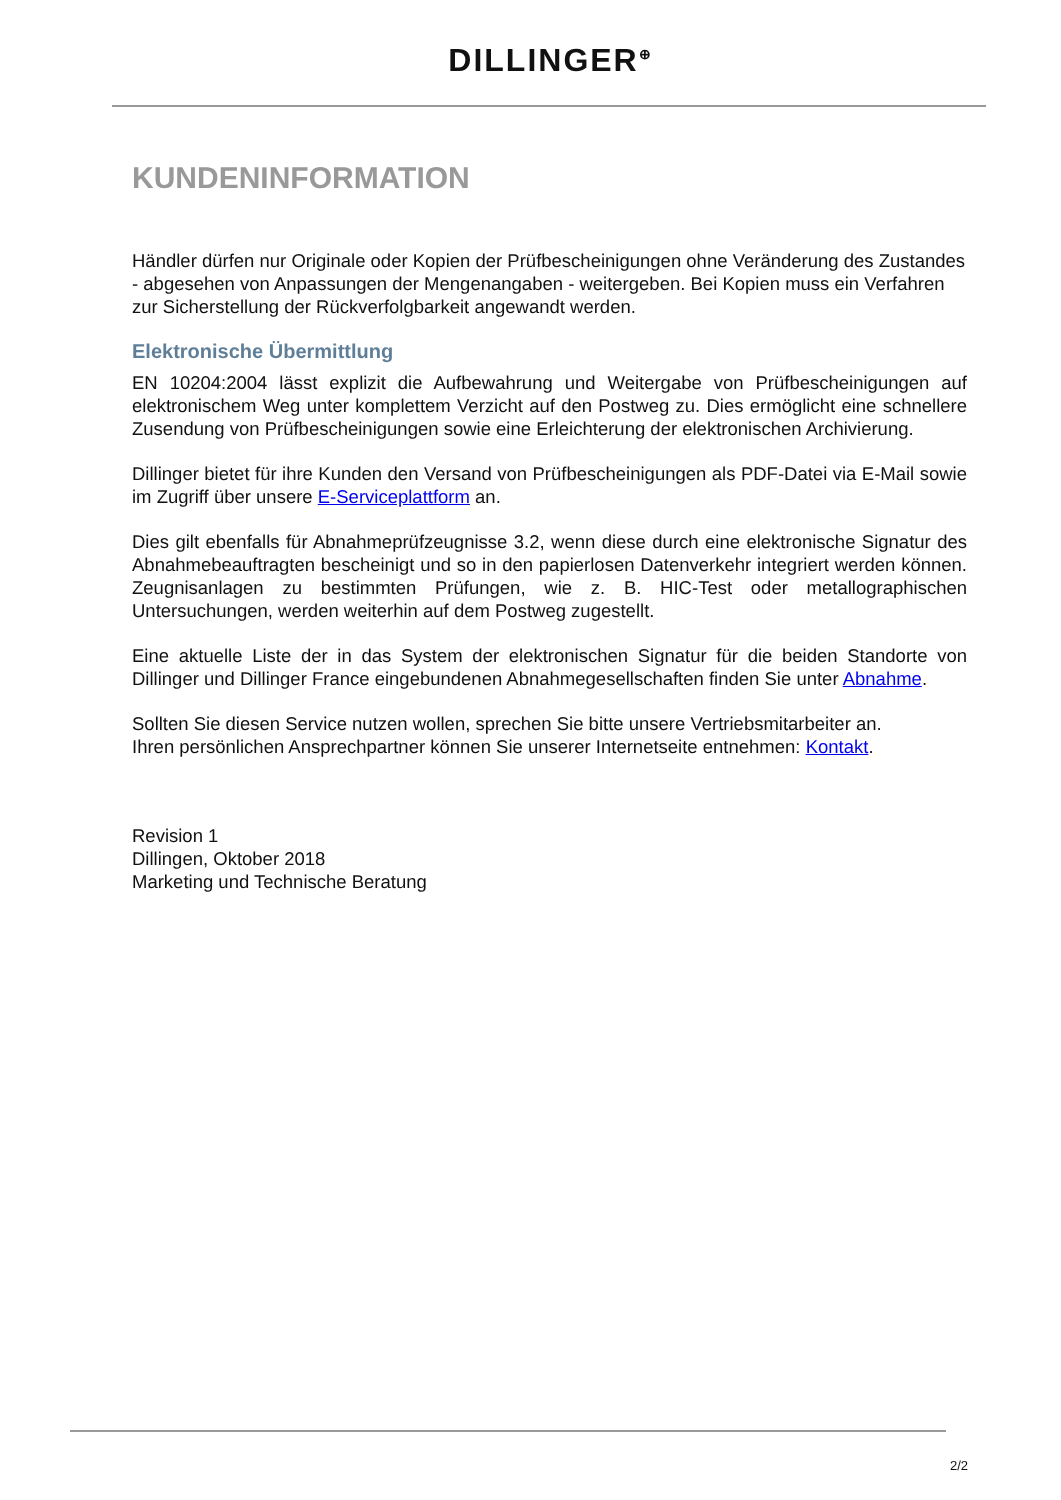DILLINGER<sup>⊕</sup>
KUNDENINFORMATION
Händler dürfen nur Originale oder Kopien der Prüfbescheinigungen ohne Veränderung des Zustandes - abgesehen von Anpassungen der Mengenangaben - weitergeben. Bei Kopien muss ein Verfahren zur Sicherstellung der Rückverfolgbarkeit angewandt werden.
Elektronische Übermittlung
EN 10204:2004 lässt explizit die Aufbewahrung und Weitergabe von Prüfbescheinigungen auf elektronischem Weg unter komplettem Verzicht auf den Postweg zu. Dies ermöglicht eine schnellere Zusendung von Prüfbescheinigungen sowie eine Erleichterung der elektronischen Archivierung.
Dillinger bietet für ihre Kunden den Versand von Prüfbescheinigungen als PDF-Datei via E-Mail sowie im Zugriff über unsere E-Serviceplattform an.
Dies gilt ebenfalls für Abnahmeprüfzeugnisse 3.2, wenn diese durch eine elektronische Signatur des Abnahmebeauftragten bescheinigt und so in den papierlosen Datenverkehr integriert werden können. Zeugnisanlagen zu bestimmten Prüfungen, wie z. B. HIC-Test oder metallographischen Untersuchungen, werden weiterhin auf dem Postweg zugestellt.
Eine aktuelle Liste der in das System der elektronischen Signatur für die beiden Standorte von Dillinger und Dillinger France eingebundenen Abnahmegesellschaften finden Sie unter Abnahme.
Sollten Sie diesen Service nutzen wollen, sprechen Sie bitte unsere Vertriebsmitarbeiter an.
Ihren persönlichen Ansprechpartner können Sie unserer Internetseite entnehmen: Kontakt.
Revision 1
Dillingen, Oktober 2018
Marketing und Technische Beratung
2/2